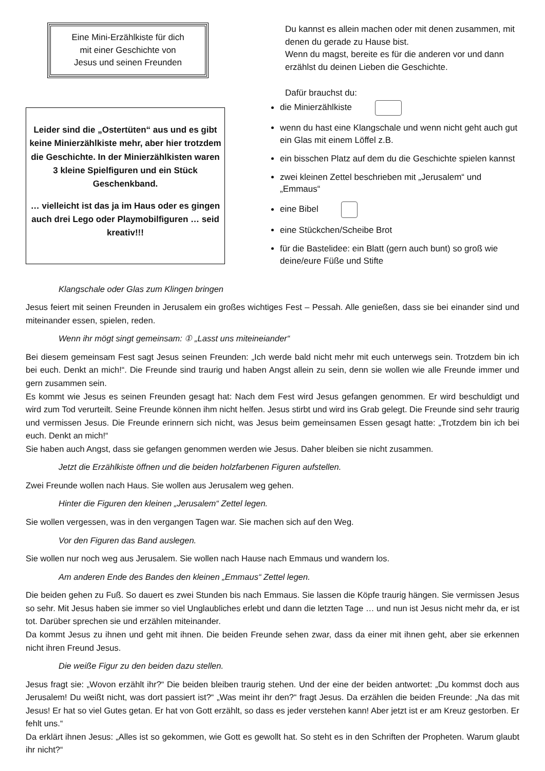Eine Mini-Erzählkiste für dich
mit einer Geschichte von
Jesus und seinen Freunden
Leider sind die „Ostertüten“ aus und es gibt keine Minierzählkiste mehr, aber hier trotzdem die Geschichte. In der Minierzählkisten waren 3 kleine Spielfiguren und ein Stück Geschenkband.
… vielleicht ist das ja im Haus oder es gingen auch drei Lego oder Playmobilfiguren … seid kreativ!!!
Du kannst es allein machen oder mit denen zusammen, mit denen du gerade zu Hause bist.
Wenn du magst, bereite es für die anderen vor und dann erzählst du deinen Lieben die Geschichte.
Dafür brauchst du:
die Minierzählkiste
wenn du hast eine Klangschale und wenn nicht geht auch gut ein Glas mit einem Löffel z.B.
ein bisschen Platz auf dem du die Geschichte spielen kannst
zwei kleinen Zettel beschrieben mit „Jerusalem“ und „Emmaus“
eine Bibel
eine Stückchen/Scheibe Brot
für die Bastelidee: ein Blatt (gern auch bunt) so groß wie deine/eure Füße und Stifte
Klangschale oder Glas zum Klingen bringen
Jesus feiert mit seinen Freunden in Jerusalem ein großes wichtiges Fest – Pessah. Alle genießen, dass sie bei einander sind und miteinander essen, spielen, reden.
Wenn ihr mögt singt gemeinsam: ① „Lasst uns miteineiander“
Bei diesem gemeinsam Fest sagt Jesus seinen Freunden: „Ich werde bald nicht mehr mit euch unterwegs sein. Trotzdem bin ich bei euch. Denkt an mich!“. Die Freunde sind traurig und haben Angst allein zu sein, denn sie wollen wie alle Freunde immer und gern zusammen sein.
Es kommt wie Jesus es seinen Freunden gesagt hat: Nach dem Fest wird Jesus gefangen genommen. Er wird beschuldigt und wird zum Tod verurteilt. Seine Freunde können ihm nicht helfen. Jesus stirbt und wird ins Grab gelegt. Die Freunde sind sehr traurig und vermissen Jesus. Die Freunde erinnern sich nicht, was Jesus beim gemeinsamen Essen gesagt hatte: „Trotzdem bin ich bei euch. Denkt an mich!“
Sie haben auch Angst, dass sie gefangen genommen werden wie Jesus. Daher bleiben sie nicht zusammen.
Jetzt die Erzählkiste öffnen und die beiden holzfarbenen Figuren aufstellen.
Zwei Freunde wollen nach Haus. Sie wollen aus Jerusalem weg gehen.
Hinter die Figuren den kleinen „Jerusalem“ Zettel legen.
Sie wollen vergessen, was in den vergangen Tagen war. Sie machen sich auf den Weg.
Vor den Figuren das Band auslegen.
Sie wollen nur noch weg aus Jerusalem. Sie wollen nach Hause nach Emmaus und wandern los.
Am anderen Ende des Bandes den kleinen „Emmaus“ Zettel legen.
Die beiden gehen zu Fuß. So dauert es zwei Stunden bis nach Emmaus. Sie lassen die Köpfe traurig hängen. Sie vermissen Jesus so sehr. Mit Jesus haben sie immer so viel Unglaubliches erlebt und dann die letzten Tage … und nun ist Jesus nicht mehr da, er ist tot. Darüber sprechen sie und erzählen miteinander.
Da kommt Jesus zu ihnen und geht mit ihnen. Die beiden Freunde sehen zwar, dass da einer mit ihnen geht, aber sie erkennen nicht ihren Freund Jesus.
Die weiße Figur zu den beiden dazu stellen.
Jesus fragt sie: „Wovon erzählt ihr?“ Die beiden bleiben traurig stehen. Und der eine der beiden antwortet: „Du kommst doch aus Jerusalem! Du weißt nicht, was dort passiert ist?“ „Was meint ihr den?“ fragt Jesus. Da erzählen die beiden Freunde: „Na das mit Jesus! Er hat so viel Gutes getan. Er hat von Gott erzählt, so dass es jeder verstehen kann! Aber jetzt ist er am Kreuz gestorben. Er fehlt uns.“
Da erklärt ihnen Jesus: „Alles ist so gekommen, wie Gott es gewollt hat. So steht es in den Schriften der Propheten. Warum glaubt ihr nicht?“